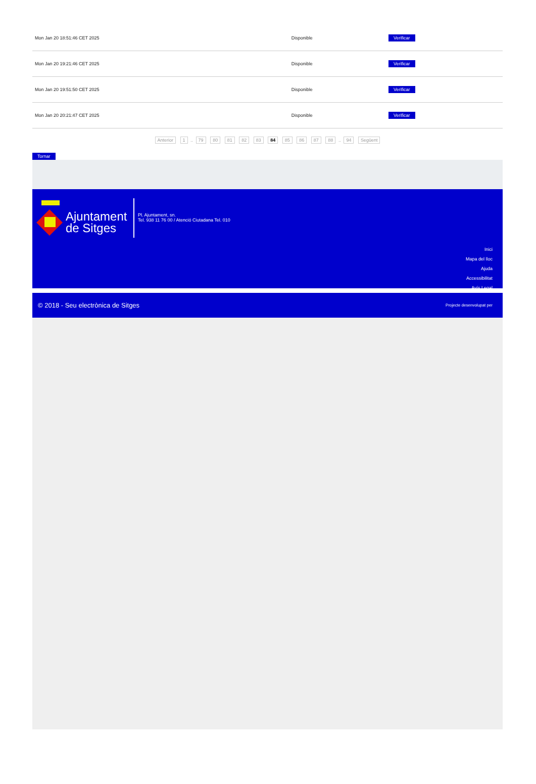| Mon Jan 20 18:51:46 CET 2025 | Disponible | Verificar |
| Mon Jan 20 19:21:46 CET 2025 | Disponible | Verificar |
| Mon Jan 20 19:51:50 CET 2025 | Disponible | Verificar |
| Mon Jan 20 20:21:47 CET 2025 | Disponible | Verificar |
Anterior 1 .. 79 80 81 82 83 84 85 86 87 88 .. 94 Següent
Tornar
Ajuntament
de Sitges
Pl. Ajuntament, sn.
Tel. 938 11 76 00 / Atenció Ciutadana Tel. 010
Inici
Mapa del lloc
Ajuda
Accessibilitat
Avís Legal
© 2018 - Seu electrònica de Sitges Projecte desenvolupat per